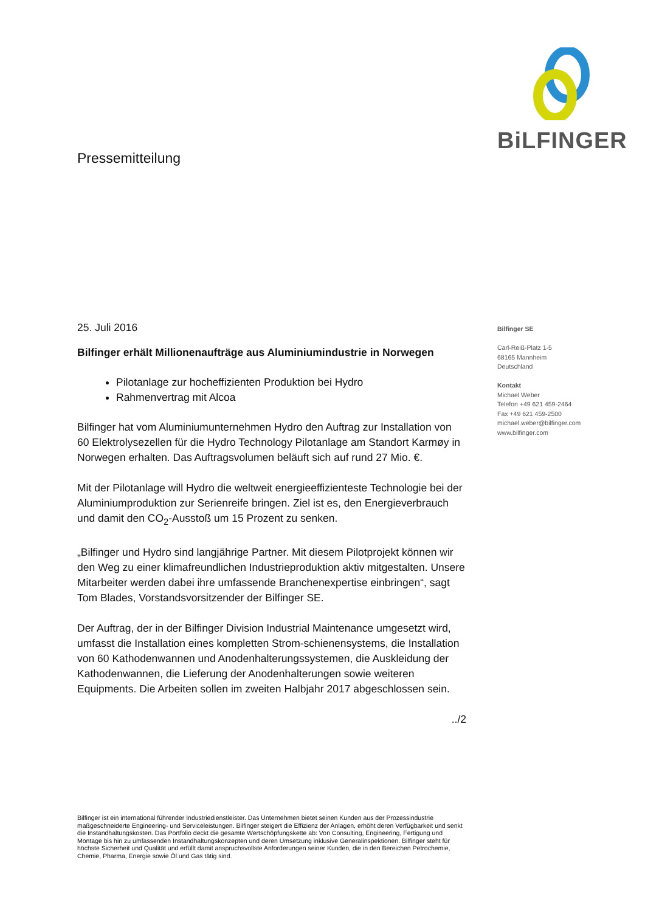BiLFINGER
Pressemitteilung
25. Juli 2016
Bilfinger erhält Millionenaufträge aus Aluminiumindustrie in Norwegen
Pilotanlage zur hocheffizienten Produktion bei Hydro
Rahmenvertrag mit Alcoa
Bilfinger hat vom Aluminiumunternehmen Hydro den Auftrag zur Installation von 60 Elektrolysezellen für die Hydro Technology Pilotanlage am Standort Karmøy in Norwegen erhalten. Das Auftragsvolumen beläuft sich auf rund 27 Mio. €.
Mit der Pilotanlage will Hydro die weltweit energieeffizienteste Technologie bei der Aluminiumproduktion zur Serienreife bringen. Ziel ist es, den Energieverbrauch und damit den CO<sub>2</sub>-Ausstoß um 15 Prozent zu senken.
„Bilfinger und Hydro sind langjährige Partner. Mit diesem Pilotprojekt können wir den Weg zu einer klimafreundlichen Industrieproduktion aktiv mitgestalten. Unsere Mitarbeiter werden dabei ihre umfassende Branchenexpertise einbringen“, sagt Tom Blades, Vorstandsvorsitzender der Bilfinger SE.
Der Auftrag, der in der Bilfinger Division Industrial Maintenance umgesetzt wird, umfasst die Installation eines kompletten Strom-schienensystems, die Installation von 60 Kathodenwannen und Anodenhalterungssystemen, die Auskleidung der Kathodenwannen, die Lieferung der Anodenhalterungen sowie weiteren Equipments. Die Arbeiten sollen im zweiten Halbjahr 2017 abgeschlossen sein.
../2
Bilfinger SE
Carl-Reiß-Platz 1-5
68165 Mannheim
Deutschland
Kontakt
Michael Weber
Telefon +49 621 459-2464
Fax +49 621 459-2500
michael.weber@bilfinger.com
www.bilfinger.com
Bilfinger ist ein international führender Industriedienstleister. Das Unternehmen bietet seinen Kunden aus der Prozessindustrie maßgeschneiderte Engineering- und Serviceleistungen. Bilfinger steigert die Effizienz der Anlagen, erhöht deren Verfügbarkeit und senkt die Instandhaltungskosten. Das Portfolio deckt die gesamte Wertschöpfungskette ab: Von Consulting, Engineering, Fertigung und Montage bis hin zu umfassenden Instandhaltungskonzepten und deren Umsetzung inklusive Generalinspektionen. Bilfinger steht für höchste Sicherheit und Qualität und erfüllt damit anspruchsvollste Anforderungen seiner Kunden, die in den Bereichen Petrochemie, Chemie, Pharma, Energie sowie Öl und Gas tätig sind.